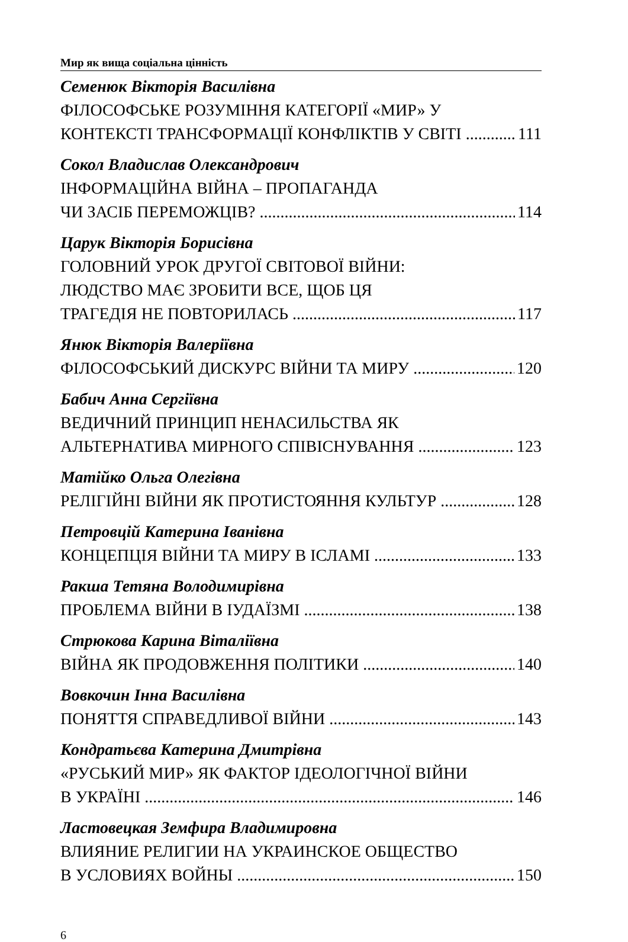Мир як вища соціальна цінність
Семенюк Вікторія Василівна
ФІЛОСОФСЬКЕ РОЗУМІННЯ КАТЕГОРІЇ «МИР» У
КОНТЕКСТІ ТРАНСФОРМАЦІЇ КОНФЛІКТІВ У СВІТІ 111
Сокол Владислав Олександрович
ІНФОРМАЦІЙНА ВІЙНА – ПРОПАГАНДА
ЧИ ЗАСІБ ПЕРЕМОЖЦІВ? 114
Царук Вікторія Борисівна
ГОЛОВНИЙ УРОК ДРУГОЇ СВІТОВОЇ ВІЙНИ:
ЛЮДСТВО МАЄ ЗРОБИТИ ВСЕ, ЩОБ ЦЯ
ТРАГЕДІЯ НЕ ПОВТОРИЛАСЬ 117
Янюк Вікторія Валеріївна
ФІЛОСОФСЬКИЙ ДИСКУРС ВІЙНИ ТА МИРУ 120
Бабич Анна Сергіївна
ВЕДИЧНИЙ ПРИНЦИП НЕНАСИЛЬСТВА ЯК
АЛЬТЕРНАТИВА МИРНОГО СПІВІСНУВАННЯ 123
Матійко Ольга Олегівна
РЕЛІГІЙНІ ВІЙНИ ЯК ПРОТИСТОЯННЯ КУЛЬТУР 128
Петровцій Катерина Іванівна
КОНЦЕПЦІЯ ВІЙНИ ТА МИРУ В ІСЛАМІ 133
Ракша Тетяна Володимирівна
ПРОБЛЕМА ВІЙНИ В ІУДАЇЗМІ 138
Стрюкова Карина Віталіївна
ВІЙНА ЯК ПРОДОВЖЕННЯ ПОЛІТИКИ 140
Вовкочин Інна Василівна
ПОНЯТТЯ СПРАВЕДЛИВОЇ ВІЙНИ 143
Кондратьєва Катерина Дмитрівна
«РУСЬКИЙ МИР» ЯК ФАКТОР ІДЕОЛОГІЧНОЇ ВІЙНИ
В УКРАЇНІ 146
Ластовецкая Земфира Владимировна
ВЛИЯНИЕ РЕЛИГИИ НА УКРАИНСКОЕ ОБЩЕСТВО
В УСЛОВИЯХ ВОЙНЫ 150
6